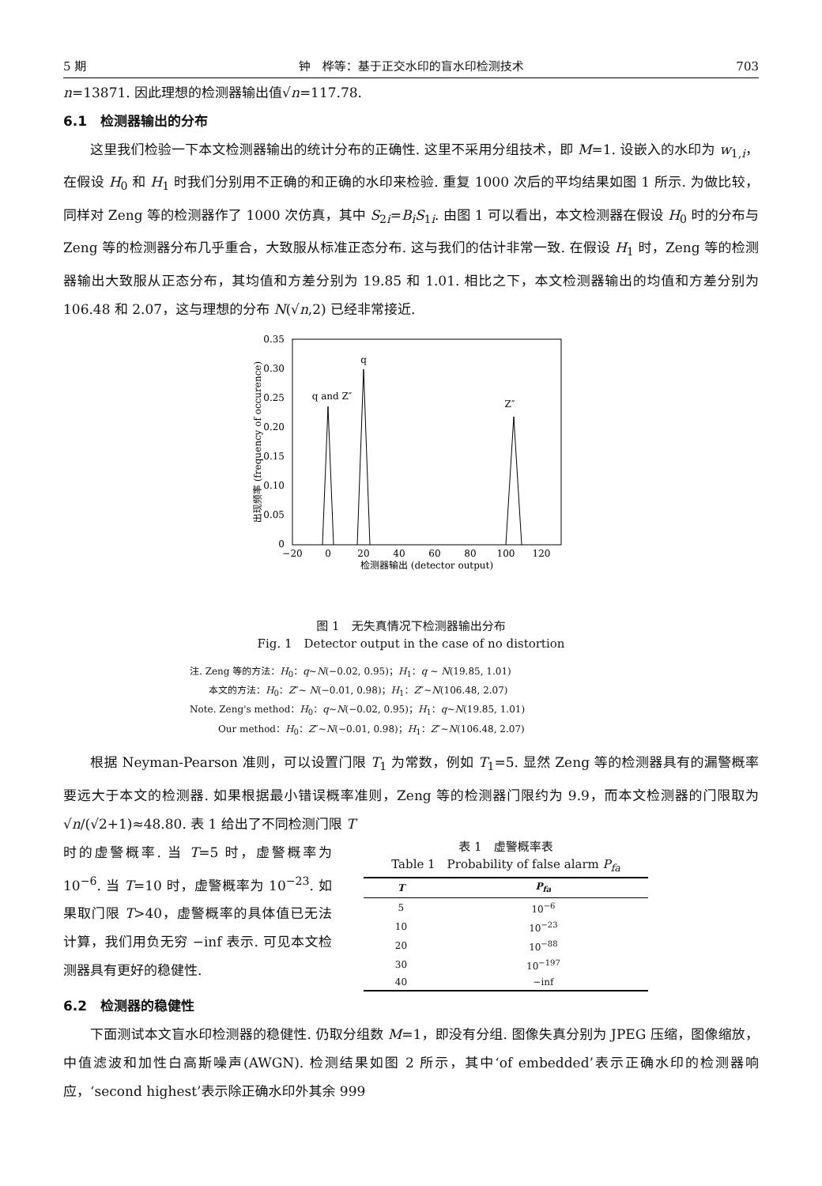5 期 钟　桦等：基于正交水印的盲水印检测技术 703
n=13871. 因此理想的检测器输出值√n=117.78.
6.1　检测器输出的分布
这里我们检验一下本文检测器输出的统计分布的正确性. 这里不采用分组技术，即 M=1. 设嵌入的水印为 w<sub>1,i</sub>，在假设 H<sub>0</sub> 和 H<sub>1</sub> 时我们分别用不正确的和正确的水印来检验. 重复 1000 次后的平均结果如图 1 所示. 为做比较，同样对 Zeng 等的检测器作了 1000 次仿真，其中 S<sub>2i</sub>=B<sub>i</sub>S<sub>1i</sub>. 由图 1 可以看出，本文检测器在假设 H<sub>0</sub> 时的分布与 Zeng 等的检测器分布几乎重合，大致服从标准正态分布. 这与我们的估计非常一致. 在假设 H<sub>1</sub> 时，Zeng 等的检测器输出大致服从正态分布，其均值和方差分别为 19.85 和 1.01. 相比之下，本文检测器输出的均值和方差分别为 106.48 和 2.07，这与理想的分布 N(√n,2) 已经非常接近.
0.35
0.30
0.25
0.20
0.15
0.10
0.05
0
−20
0
20
40
60
80
100
120
检测器输出 (detector output)
出现频率 (frequency of occurence)
q and Z″
q
Z″
图 1　无失真情况下检测器输出分布
Fig. 1　Detector output in the case of no distortion
注. Zeng 等的方法：H<sub>0</sub>：q~N(−0.02, 0.95)；H<sub>1</sub>：q ~ N(19.85, 1.01)
　　本文的方法：H<sub>0</sub>：Z″~ N(−0.01, 0.98)；H<sub>1</sub>：Z″~N(106.48, 2.07)
Note. Zeng's method：H<sub>0</sub>：q~N(−0.02, 0.95)；H<sub>1</sub>：q~N(19.85, 1.01)
　　　Our method：H<sub>0</sub>：Z″~N(−0.01, 0.98)；H<sub>1</sub>：Z″~N(106.48, 2.07)
根据 Neyman-Pearson 准则，可以设置门限 T<sub>1</sub> 为常数，例如 T<sub>1</sub>=5. 显然 Zeng 等的检测器具有的漏警概率要远大于本文的检测器. 如果根据最小错误概率准则，Zeng 等的检测器门限约为 9.9，而本文检测器的门限取为√n/(√2+1)≈48.80. 表 1 给出了不同检测门限 T
时的虚警概率. 当 T=5 时，虚警概率为 10<sup>−6</sup>. 当 T=10 时，虚警概率为 10<sup>−23</sup>. 如果取门限 T>40，虚警概率的具体值已无法计算，我们用负无穷 −inf 表示. 可见本文检测器具有更好的稳健性.
表 1　虚警概率表
Table 1　Probability of false alarm P<sub>fa</sub>
| T | P<sub>fa</sub> |
| --- | --- |
| 5 | 10<sup>−6</sup> |
| 10 | 10<sup>−23</sup> |
| 20 | 10<sup>−88</sup> |
| 30 | 10<sup>−197</sup> |
| 40 | −inf |
6.2　检测器的稳健性
下面测试本文盲水印检测器的稳健性. 仍取分组数 M=1，即没有分组. 图像失真分别为 JPEG 压缩，图像缩放，中值滤波和加性白高斯噪声(AWGN). 检测结果如图 2 所示，其中‘of embedded’表示正确水印的检测器响应，‘second highest’表示除正确水印外其余 999